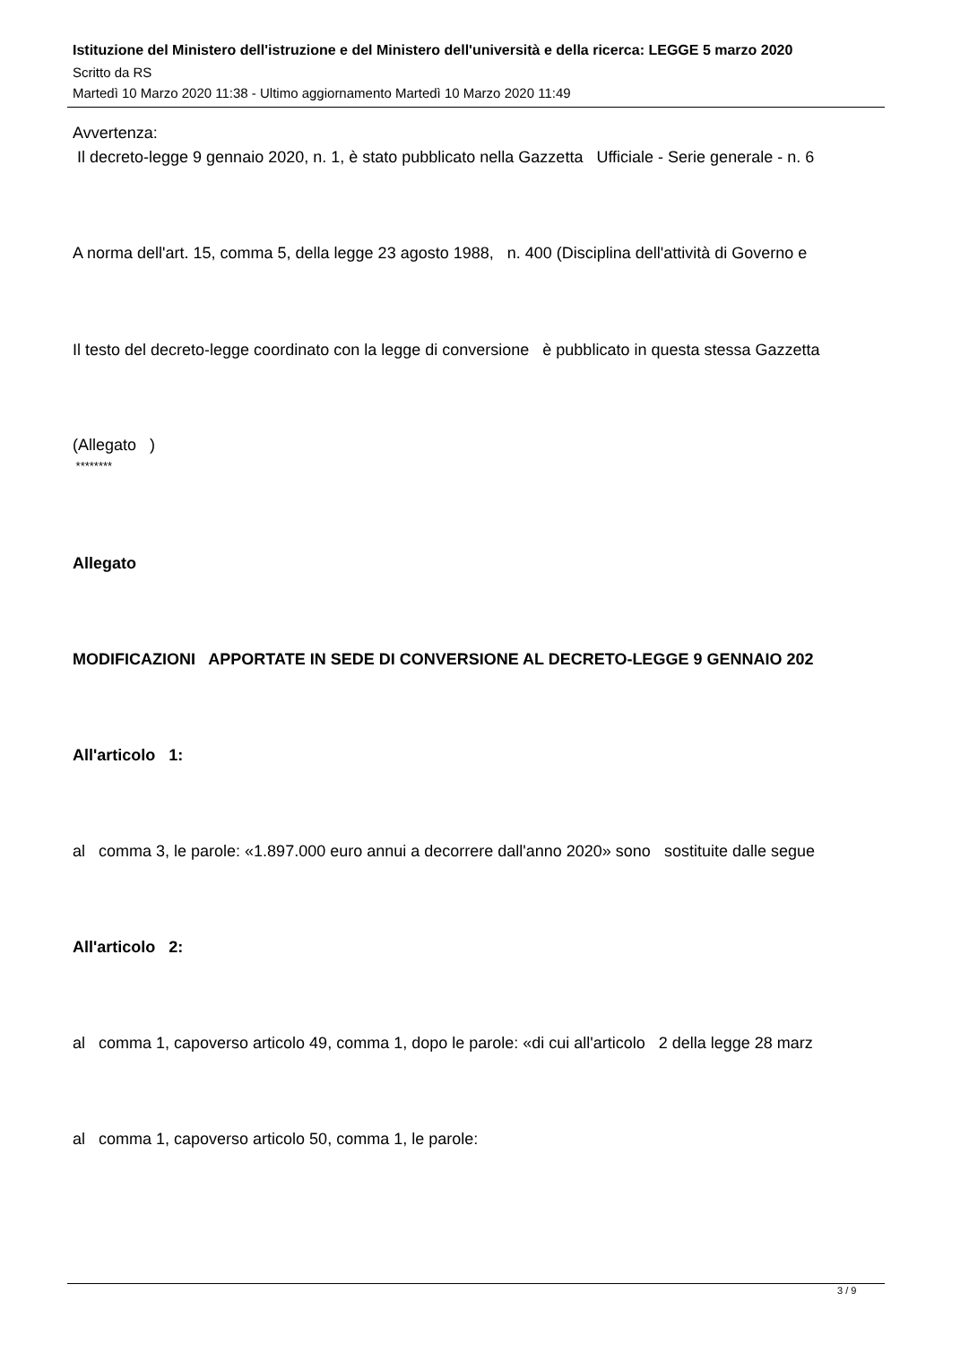Istituzione del Ministero dell'istruzione e del Ministero dell'università e della ricerca: LEGGE 5 marzo 2020
Scritto da RS
Martedì 10 Marzo 2020 11:38 - Ultimo aggiornamento Martedì 10 Marzo 2020 11:49
Avvertenza:
Il decreto-legge 9 gennaio 2020, n. 1, è stato pubblicato nella Gazzetta Ufficiale - Serie generale - n. 6
A norma dell'art. 15, comma 5, della legge 23 agosto 1988, n. 400 (Disciplina dell'attività di Governo e
Il testo del decreto-legge coordinato con la legge di conversione è pubblicato in questa stessa Gazzetta
(Allegato )
********
Allegato
MODIFICAZIONI APPORTATE IN SEDE DI CONVERSIONE AL DECRETO-LEGGE 9 GENNAIO 202
All'articolo 1:
al comma 3, le parole: «1.897.000 euro annui a decorrere dall'anno 2020» sono sostituite dalle segue
All'articolo 2:
al comma 1, capoverso articolo 49, comma 1, dopo le parole: «di cui all'articolo 2 della legge 28 marz
al comma 1, capoverso articolo 50, comma 1, le parole:
3 / 9